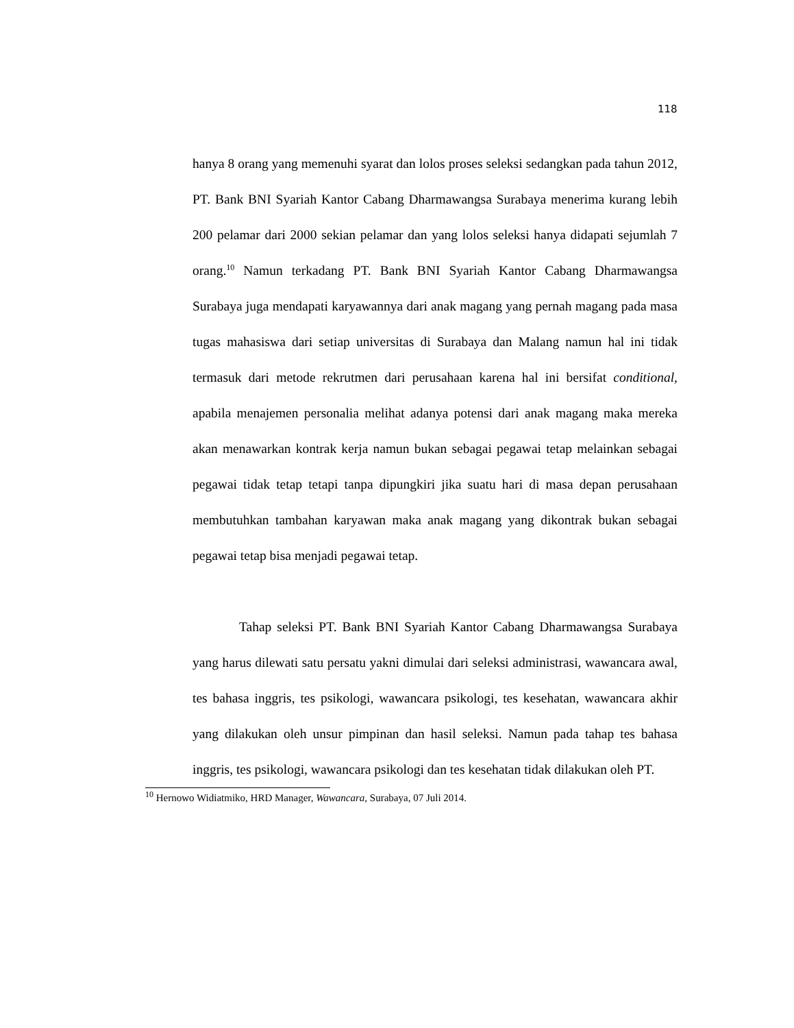118
hanya 8 orang yang memenuhi syarat dan lolos proses seleksi sedangkan pada tahun 2012, PT. Bank BNI Syariah Kantor Cabang Dharmawangsa Surabaya menerima kurang lebih 200 pelamar dari 2000 sekian pelamar dan yang lolos seleksi hanya didapati sejumlah 7 orang.<sup>10</sup> Namun terkadang PT. Bank BNI Syariah Kantor Cabang Dharmawangsa Surabaya juga mendapati karyawannya dari anak magang yang pernah magang pada masa tugas mahasiswa dari setiap universitas di Surabaya dan Malang namun hal ini tidak termasuk dari metode rekrutmen dari perusahaan karena hal ini bersifat conditional, apabila menajemen personalia melihat adanya potensi dari anak magang maka mereka akan menawarkan kontrak kerja namun bukan sebagai pegawai tetap melainkan sebagai pegawai tidak tetap tetapi tanpa dipungkiri jika suatu hari di masa depan perusahaan membutuhkan tambahan karyawan maka anak magang yang dikontrak bukan sebagai pegawai tetap bisa menjadi pegawai tetap.
Tahap seleksi PT. Bank BNI Syariah Kantor Cabang Dharmawangsa Surabaya yang harus dilewati satu persatu yakni dimulai dari seleksi administrasi, wawancara awal, tes bahasa inggris, tes psikologi, wawancara psikologi, tes kesehatan, wawancara akhir yang dilakukan oleh unsur pimpinan dan hasil seleksi. Namun pada tahap tes bahasa inggris, tes psikologi, wawancara psikologi dan tes kesehatan tidak dilakukan oleh PT.
<sup>10</sup> Hernowo Widiatmiko, HRD Manager, Wawancara, Surabaya, 07 Juli 2014.